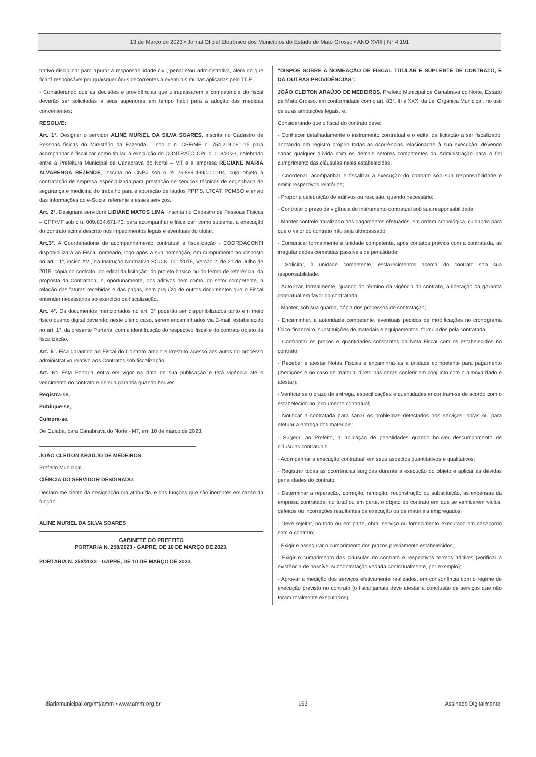13 de Março de 2023 • Jornal Oficial Eletrônico dos Municípios do Estado de Mato Grosso • ANO XVIII | N° 4.191
trativo disciplinar para apurar a responsabilidade civil, penal e/ou administrativa, além do que ficará responsável por quaisquer ônus decorrentes a eventuais multas aplicadas pelo TCE.
- Considerando que as decisões e providências que ultrapassarem a competência do fiscal deverão ser solicitadas a seus superiores em tempo hábil para a adoção das medidas convenientes;
RESOLVE:
Art. 1°. Designar o servidor ALINE MURIEL DA SILVA SOARES, inscrita no Cadastro de Pessoas físicas do Ministério da Fazenda – sob o n. CPF/MF n. 754.219.091-15 para acompanhar e fiscalizar como titular, a execução do CONTRATO CPL n. 018/2023, celebrado entre a Prefeitura Municipal de Canabrava do Norte – MT e a empresa REGIANE MARIA ALVARENGA REZENDE, inscrita no CNPJ sob o nº 26.899.499/0001-04, cujo objeto a contratação de empresa especializada para prestação de serviços técnicos de engenharia de segurança e medicina do trabalho para elaboração de laudos PPP'S, LTCAT, PCMSO e envio das informações do e-Social referente a esses serviços.
Art. 2°. Designara servidora LIDIANE MATOS LIMA, inscrita no Cadastro de Pessoas Físicas – CPF/MF sob o n. 009.834.671-70, para acompanhar e fiscalizar, como suplente, a execução do contrato acima descrito nos impedimentos legais e eventuais do titular.
Art.3°. A Coordenadoria de acompanhamento contratual e fiscalização - COORDACONFI disponibilizará ao Fiscal nomeado, logo após a sua nomeação, em cumprimento ao disposto no art. 11°, inciso XVI, da Instrução Normativa SCC N. 001/2015, Versão 2, de 21 de Julho de 2015, cópia do contrato, do edital da licitação, do projeto básico ou do termo de referência, da proposta da Contratada, e, oportunamente, dos aditivos bem como, do setor competente, a relação das faturas recebidas e das pagas, sem prejuízo de outros documentos que o Fiscal entender necessários ao exercício da fiscalização.
Art. 4°. Os documentos mencionados no art. 3° poderão ser disponibilizados tanto em meio físico quanto digital devendo, neste último caso, serem encaminhados via E-mail, estabelecido no art. 1°, da presente Portaria, com a identificação do respectivo fiscal e do contrato objeto da fiscalização.
Art. 5°. Fica garantido ao Fiscal do Contrato amplo e irrestrito acesso aos autos do processo administrativo relativo aos Contratos sob fiscalização.
Art. 6°. Esta Portaria entra em vigor na data de sua publicação e terá vigência até o vencimento do contrato e de sua garantia quando houver.
Registra-se,
Publique-se,
Cumpra-se.
De Cuiabá, para Canabrava do Norte - MT, em 10 de março de 2023.
JOÃO CLEITON ARAÚJO DE MEDEIROS
Prefeito Municipal
CIÊNCIA DO SERVIDOR DESIGNADO.
Declaro-me ciente da designação ora atribuída, e das funções que são inerentes em razão da função.
ALINE MURIEL DA SILVA SOARES
GABINETE DO PREFEITO
PORTARIA N. 258/2023 - GAPRE, DE 10 DE MARÇO DE 2023.
PORTARIA N. 258/2023 - GAPRE, DE 10 DE MARÇO DE 2023.
"DISPÕE SOBRE A NOMEAÇÃO DE FISCAL TITULAR E SUPLENTE DE CONTRATO, E DÁ OUTRAS PROVIDÊNCIAS".
JOÃO CLEITON ARAÚJO DE MEDEIROS, Prefeito Municipal de Canabrava do Norte, Estado de Mato Grosso, em conformidade com o art. 83°, III e XXX, da Lei Orgânica Municipal, no uso de suas atribuições legais, e,
Considerando que o fiscal do contrato deve:
- Conhecer detalhadamente o instrumento contratual e o edital da licitação a ser fiscalizado, anotando em registro próprio todas as ocorrências relacionadas à sua execução; devendo sanar qualquer dúvida com os demais setores competentes da Administração para o fiel cumprimento das cláusulas neles estabelecidas;
- Coordenar, acompanhar e fiscalizar a execução do contrato sob sua responsabilidade e emitir respectivos relatórios;
- Propor a celebração de aditivos ou rescisão, quando necessário;
- Controlar o prazo de vigência do instrumento contratual sob sua responsabilidade;
- Manter controle atualizado dos pagamentos efetuados, em ordem cronológica, cuidando para que o valor do contrato não seja ultrapassado;
- Comunicar formalmente à unidade competente, após contatos prévios com a contratada, as irregularidades cometidas passíveis de penalidade;
- Solicitar, à unidade competente, esclarecimentos acerca do contrato sob sua responsabilidade;
- Autorizar, formalmente, quando do término da vigência do contrato, a liberação da garantia contratual em favor da contratada;
- Manter, sob sua guarda, cópia dos processos de contratação;
- Encaminhar, à autoridade competente, eventuais pedidos de modificações no cronograma físico-financeiro, substituições de materiais e equipamentos, formulados pela contratada;
- Confrontar os preços e quantidades constantes da Nota Fiscal com os estabelecidos no contrato;
- Receber e atestar Notas Fiscais e encaminhá-las à unidade competente para pagamento (medições e no caso de material direto nas obras conferir em conjunto com o almoxarifado e atestar);
- Verificar se o prazo de entrega, especificações e quantidades encontram-se de acordo com o estabelecido no instrumento contratual;
- Notificar a contratada para sanar os problemas detectados nos serviços, obras ou para efetuar a entrega dos materiais;
- Sugerir, ao Prefeito, a aplicação de penalidades quando houver descumprimento de cláusulas contratuais;
- Acompanhar a execução contratual, em seus aspectos quantitativos e qualitativos;
- Registrar todas as ocorrências surgidas durante a execução do objeto e aplicar as devidas penalidades do contrato;
- Determinar a reparação, correção, remoção, reconstrução ou substituição, as expensas da empresa contratada, no total ou em parte, o objeto do contrato em que se verificarem vícios, defeitos ou incorreções resultantes da execução ou de materiais empregados;
- Deve rejeitar, no todo ou em parte, obra, serviço ou fornecimento executado em desacordo com o contrato;
- Exigir e assegurar o cumprimento dos prazos previamente estabelecidos;
- Exigir o cumprimento das cláusulas do contrato e respectivos termos aditivos (verificar a existência de possível subcontratação vedada contratualmente, por exemplo);
- Aprovar a medição dos serviços efetivamente realizados, em consonância com o regime de execução previsto no contrato (o fiscal jamais deve atestar a conclusão de serviços que não foram totalmente executados);
diariomunicipal.org/mt/amm • www.amm.org.br 153 Assinado Digitalmente